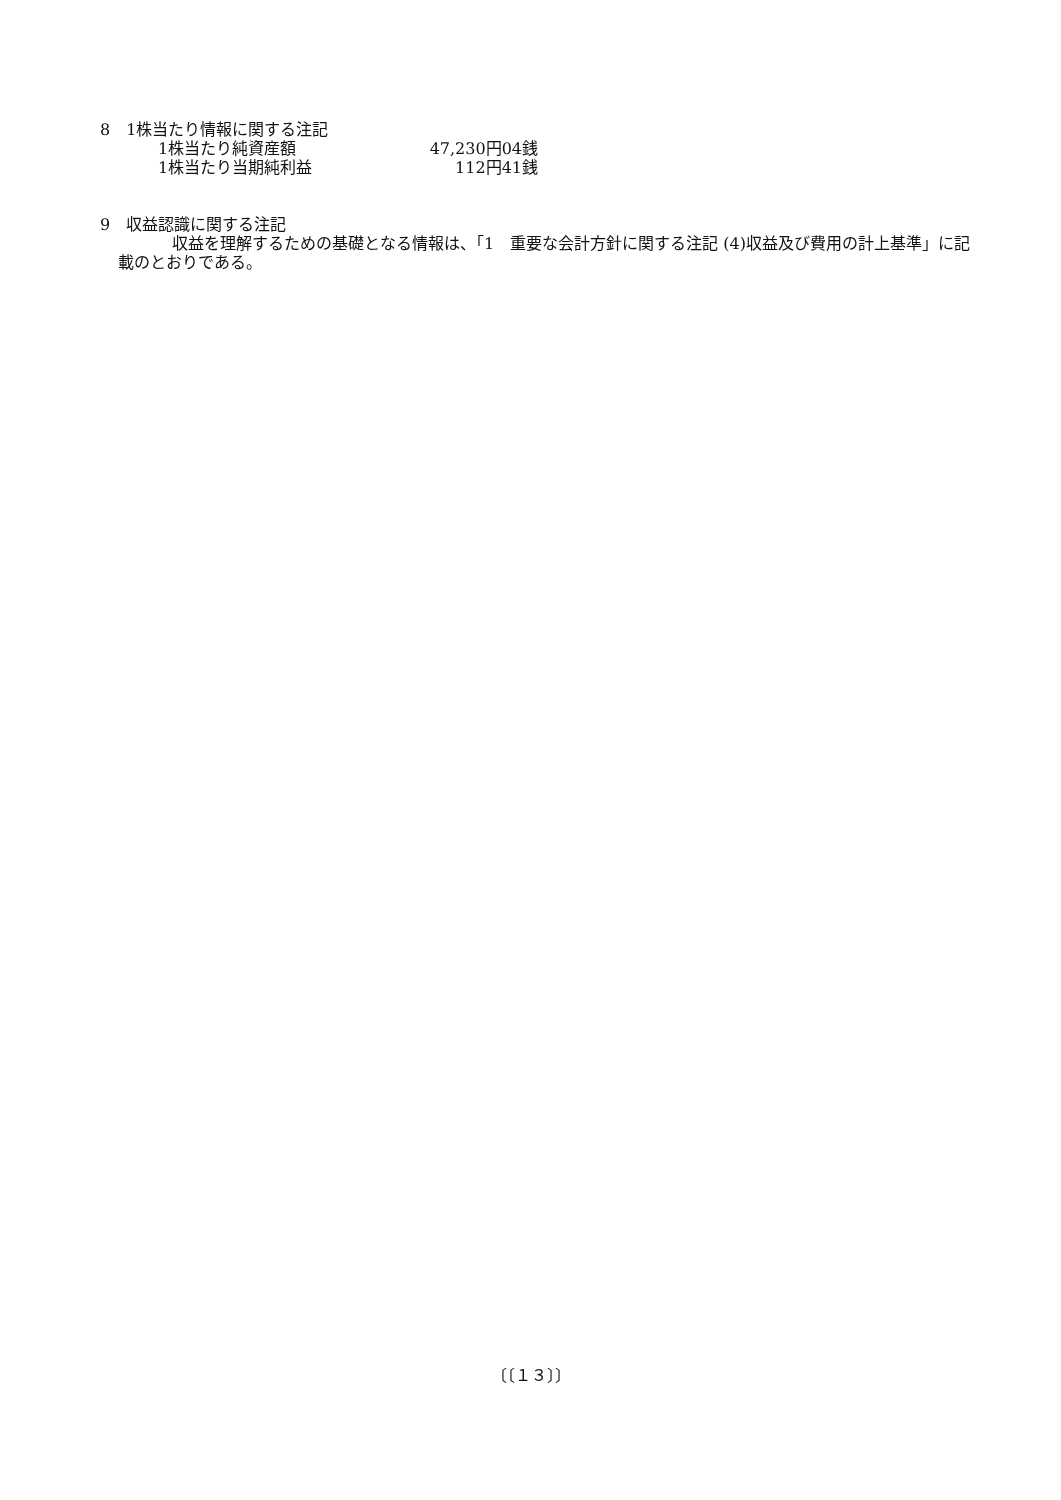8　1株当たり情報に関する注記
| 1株当たり純資産額 | 47,230円04銭 |
| 1株当たり当期純利益 | 112円41銭 |
9　収益認識に関する注記
　収益を理解するための基礎となる情報は、「1　重要な会計方針に関する注記 (4)収益及び費用の計上基準」に記載のとおりである。
〔〔１３〕〕